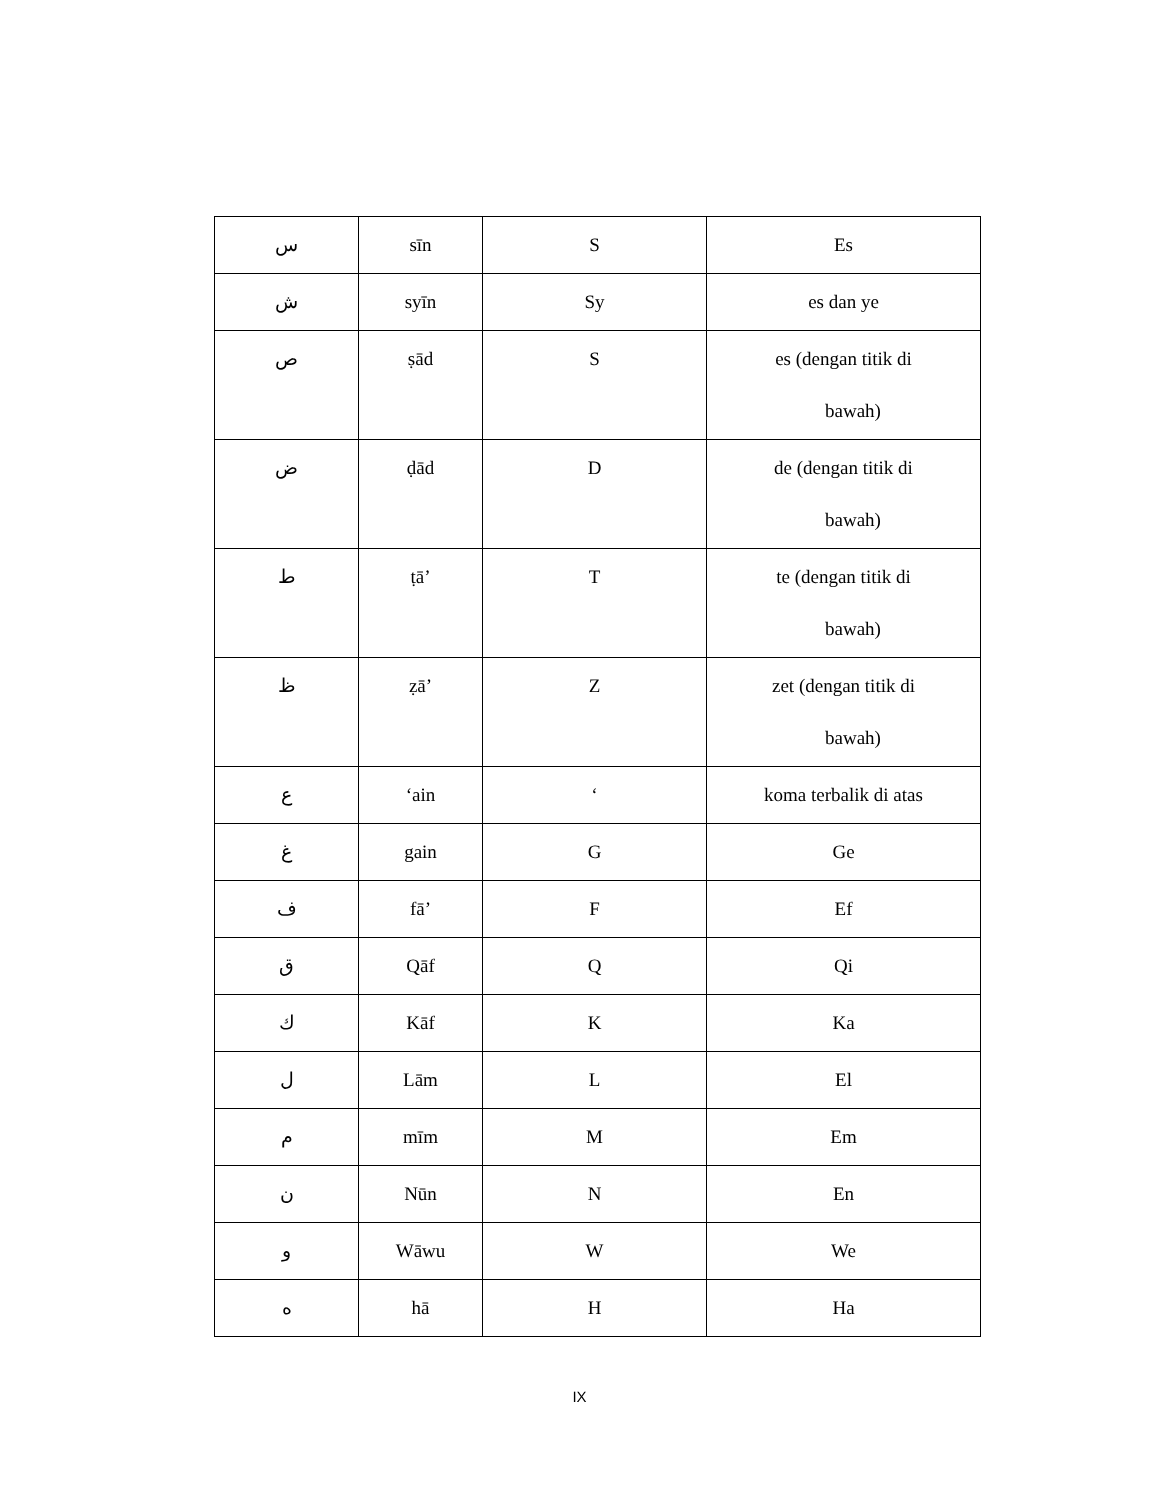| س | sīn | S | Es |
| ش | syīn | Sy | es dan ye |
| ص | ṣād | S | es (dengan titik di bawah) |
| ض | ḍād | D | de (dengan titik di bawah) |
| ط | ṭā’ | T | te (dengan titik di bawah) |
| ظ | ẓā’ | Z | zet (dengan titik di bawah) |
| ع | ‘ain | ‘ | koma terbalik di atas |
| غ | gain | G | Ge |
| ف | fā’ | F | Ef |
| ق | Qāf | Q | Qi |
| ك | Kāf | K | Ka |
| ل | Lām | L | El |
| م | mīm | M | Em |
| ن | Nūn | N | En |
| و | Wāwu | W | We |
| ه | hā | H | Ha |
IX